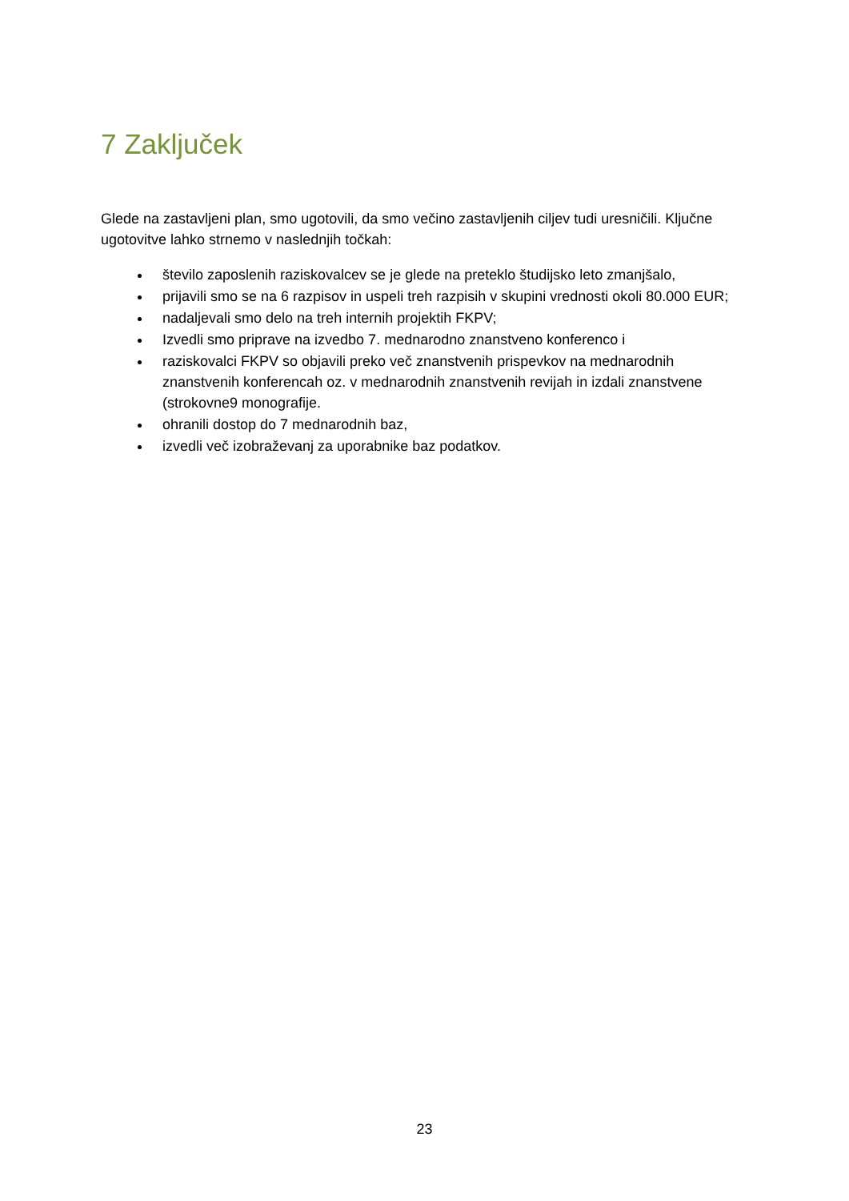7 Zaključek
Glede na zastavljeni plan, smo ugotovili, da smo večino zastavljenih ciljev tudi uresničili. Ključne ugotovitve lahko strnemo v naslednjih točkah:
število zaposlenih raziskovalcev se je glede na preteklo študijsko leto zmanjšalo,
prijavili smo se na 6 razpisov in uspeli treh razpisih v skupini vrednosti okoli 80.000 EUR;
nadaljevali smo delo na treh internih projektih FKPV;
Izvedli smo priprave na izvedbo 7. mednarodno znanstveno konferenco i
raziskovalci FKPV so objavili preko več znanstvenih prispevkov na mednarodnih znanstvenih konferencah oz. v mednarodnih znanstvenih revijah in izdali znanstvene (strokovne9 monografije.
ohranili dostop do 7 mednarodnih baz,
izvedli več izobraževanj za uporabnike baz podatkov.
23